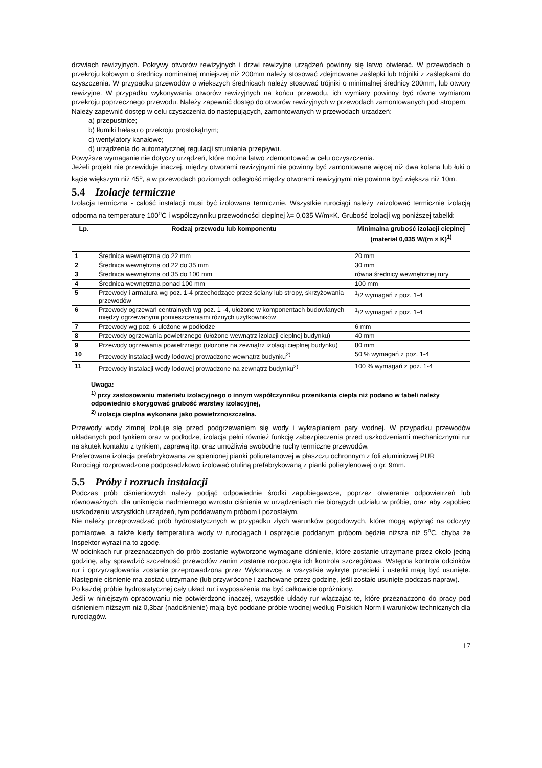drzwiach rewizyjnych. Pokrywy otworów rewizyjnych i drzwi rewizyjne urządzeń powinny się łatwo otwierać. W przewodach o przekroju kołowym o średnicy nominalnej mniejszej niż 200mm należy stosować zdejmowane zaślepki lub trójniki z zaślepkami do czyszczenia. W przypadku przewodów o większych średnicach należy stosować trójniki o minimalnej średnicy 200mm, lub otwory rewizyjne. W przypadku wykonywania otworów rewizyjnych na końcu przewodu, ich wymiary powinny być równe wymiarom przekroju poprzecznego przewodu. Należy zapewnić dostęp do otworów rewizyjnych w przewodach zamontowanych pod stropem.
Należy zapewnić dostęp w celu czyszczenia do następujących, zamontowanych w przewodach urządzeń:
a) przepustnice;
b) tłumiki hałasu o przekroju prostokątnym;
c) wentylatory kanałowe;
d) urządzenia do automatycznej regulacji strumienia przepływu.
Powyższe wymaganie nie dotyczy urządzeń, które można łatwo zdemontować w celu oczyszczenia.
Jeżeli projekt nie przewiduje inaczej, między otworami rewizyjnymi nie powinny być zamontowane więcej niż dwa kolana lub łuki o kącie większym niż 45<sup>o</sup>, a w przewodach poziomych odległość między otworami rewizyjnymi nie powinna być większa niż 10m.
5.4 Izolacje termiczne
Izolacja termiczna - całość instalacji musi być izolowana termicznie. Wszystkie rurociągi należy zaizolować termicznie izolacją odporną na temperaturę 100<sup>o</sup>C i współczynniku przewodności cieplnej λ= 0,035 W/m×K. Grubość izolacji wg poniższej tabelki:
| Lp. | Rodzaj przewodu lub komponentu | Minimalna grubość izolacji cieplnej (materiał 0,035 W/(m × K)<sup>1)</sup> |
| --- | --- | --- |
| 1 | Średnica wewnętrzna do 22 mm | 20 mm |
| 2 | Średnica wewnętrzna od 22 do 35 mm | 30 mm |
| 3 | Średnica wewnętrzna od 35 do 100 mm | równa średnicy wewnętrznej rury |
| 4 | Średnica wewnętrzna ponad 100 mm | 100 mm |
| 5 | Przewody i armatura wg poz. 1-4 przechodzące przez ściany lub stropy, skrzyżowania przewodów | <sup>1</sup>/2 wymagań z poz. 1-4 |
| 6 | Przewody ogrzewań centralnych wg poz. 1 -4, ułożone w komponentach budowlanych między ogrzewanymi pomieszczeniami różnych użytkowników | <sup>1</sup>/2 wymagań z poz. 1-4 |
| 7 | Przewody wg poz. 6 ułożone w podłodze | 6 mm |
| 8 | Przewody ogrzewania powietrznego (ułożone wewnątrz izolacji cieplnej budynku) | 40 mm |
| 9 | Przewody ogrzewania powietrznego (ułożone na zewnątrz izolacji cieplnej budynku) | 80 mm |
| 10 | Przewody instalacji wody lodowej prowadzone wewnątrz budynku<sup>2)</sup> | 50 % wymagań z poz. 1-4 |
| 11 | Przewody instalacji wody lodowej prowadzone na zewnątrz budynku<sup>2)</sup> | 100 % wymagań z poz. 1-4 |
Uwaga:
<sup>1)</sup> przy zastosowaniu materiału izolacyjnego o innym współczynniku przenikania ciepła niż podano w tabeli należy odpowiednio skorygować grubość warstwy izolacyjnej,
<sup>2)</sup> izolacja cieplna wykonana jako powietrznoszczelna.
Przewody wody zimnej izoluje się przed podgrzewaniem się wody i wykraplaniem pary wodnej. W przypadku przewodów układanych pod tynkiem oraz w podłodze, izolacja pełni również funkcję zabezpieczenia przed uszkodzeniami mechanicznymi rur na skutek kontaktu z tynkiem, zaprawą itp. oraz umożliwia swobodne ruchy termiczne przewodów.
Preferowana izolacja prefabrykowana ze spienionej pianki poliuretanowej w płaszczu ochronnym z foli aluminiowej PUR
Rurociągi rozprowadzone podposadzkowo izolować otuliną prefabrykowaną z pianki polietylenowej o gr. 9mm.
5.5 Próby i rozruch instalacji
Podczas prób ciśnieniowych należy podjąć odpowiednie środki zapobiegawcze, poprzez otwieranie odpowietrzeń lub równoważnych, dla uniknięcia nadmiernego wzrostu ciśnienia w urządzeniach nie biorących udziału w próbie, oraz aby zapobiec uszkodzeniu wszystkich urządzeń, tym poddawanym próbom i pozostałym.
Nie należy przeprowadzać prób hydrostatycznych w przypadku złych warunków pogodowych, które mogą wpłynąć na odczyty pomiarowe, a także kiedy temperatura wody w rurociągach i osprzęcie poddanym próbom będzie niższa niż 5<sup>o</sup>C, chyba że Inspektor wyrazi na to zgodę.
W odcinkach rur przeznaczonych do prób zostanie wytworzone wymagane ciśnienie, które zostanie utrzymane przez około jedną godzinę, aby sprawdzić szczelność przewodów zanim zostanie rozpoczęta ich kontrola szczegółowa. Wstępna kontrola odcinków rur i oprzyrządowania zostanie przeprowadzona przez Wykonawcę, a wszystkie wykryte przecieki i usterki mają być usunięte. Następnie ciśnienie ma zostać utrzymane (lub przywrócone i zachowane przez godzinę, jeśli zostało usunięte podczas napraw).
Po każdej próbie hydrostatycznej cały układ rur i wyposażenia ma być całkowicie opróżniony.
Jeśli w niniejszym opracowaniu nie potwierdzono inaczej, wszystkie układy rur włączając te, które przeznaczono do pracy pod ciśnieniem niższym niż 0,3bar (nadciśnienie) mają być poddane próbie wodnej według Polskich Norm i warunków technicznych dla rurociągów.
17